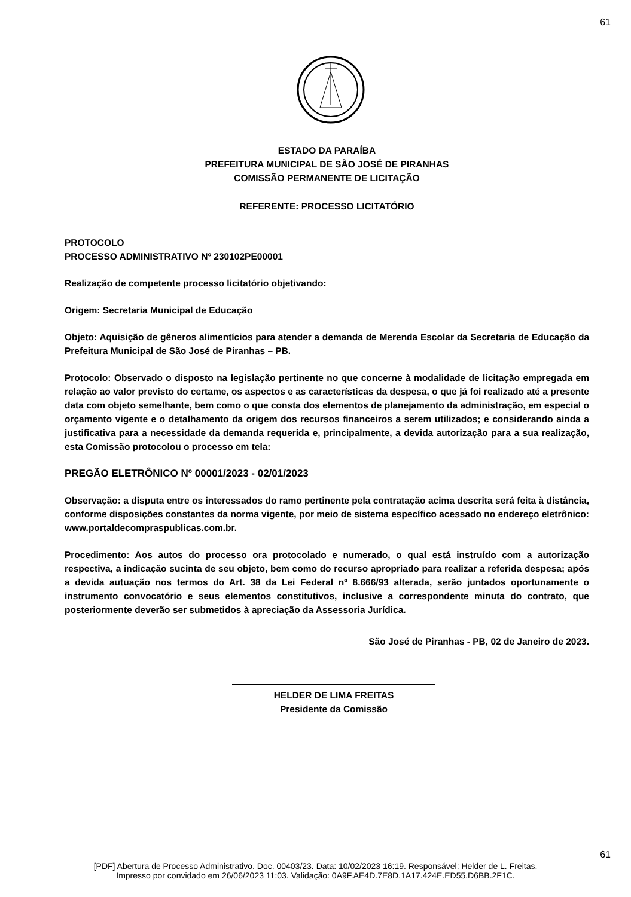61
ESTADO DA PARAÍBA
PREFEITURA MUNICIPAL DE SÃO JOSÉ DE PIRANHAS
COMISSÃO PERMANENTE DE LICITAÇÃO
REFERENTE: PROCESSO LICITATÓRIO
PROTOCOLO
PROCESSO ADMINISTRATIVO Nº 230102PE00001
Realização de competente processo licitatório objetivando:
Origem: Secretaria Municipal de Educação
Objeto: Aquisição de gêneros alimentícios para atender a demanda de Merenda Escolar da Secretaria de Educação da Prefeitura Municipal de São José de Piranhas – PB.
Protocolo: Observado o disposto na legislação pertinente no que concerne à modalidade de licitação empregada em relação ao valor previsto do certame, os aspectos e as características da despesa, o que já foi realizado até a presente data com objeto semelhante, bem como o que consta dos elementos de planejamento da administração, em especial o orçamento vigente e o detalhamento da origem dos recursos financeiros a serem utilizados; e considerando ainda a justificativa para a necessidade da demanda requerida e, principalmente, a devida autorização para a sua realização, esta Comissão protocolou o processo em tela:
PREGÃO ELETRÔNICO Nº 00001/2023 - 02/01/2023
Observação: a disputa entre os interessados do ramo pertinente pela contratação acima descrita será feita à distância, conforme disposições constantes da norma vigente, por meio de sistema específico acessado no endereço eletrônico: www.portaldecompraspublicas.com.br.
Procedimento: Aos autos do processo ora protocolado e numerado, o qual está instruído com a autorização respectiva, a indicação sucinta de seu objeto, bem como do recurso apropriado para realizar a referida despesa; após a devida autuação nos termos do Art. 38 da Lei Federal nº 8.666/93 alterada, serão juntados oportunamente o instrumento convocatório e seus elementos constitutivos, inclusive a correspondente minuta do contrato, que posteriormente deverão ser submetidos à apreciação da Assessoria Jurídica.
São José de Piranhas - PB, 02 de Janeiro de 2023.
HELDER DE LIMA FREITAS
Presidente da Comissão
61
[PDF] Abertura de Processo Administrativo. Doc. 00403/23. Data: 10/02/2023 16:19. Responsável: Helder de L. Freitas.
Impresso por convidado em 26/06/2023 11:03. Validação: 0A9F.AE4D.7E8D.1A17.424E.ED55.D6BB.2F1C.